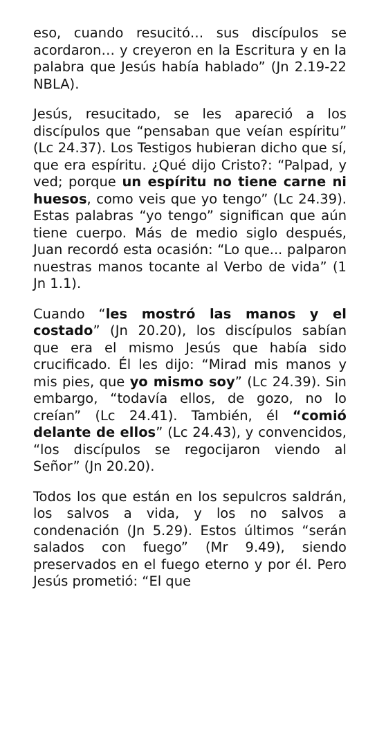eso, cuando resucitó… sus discípulos se acordaron… y creyeron en la Escritura y en la palabra que Jesús había hablado” (Jn 2.19-22 NBLA).
Jesús, resucitado, se les apareció a los discípulos que “pensaban que veían espíritu” (Lc 24.37). Los Testigos hubieran dicho que sí, que era espíritu. ¿Qué dijo Cristo?: “Palpad, y ved; porque un espíritu no tiene carne ni huesos, como veis que yo tengo” (Lc 24.39). Estas palabras “yo tengo” significan que aún tiene cuerpo. Más de medio siglo después, Juan recordó esta ocasión: “Lo que... palparon nuestras manos tocante al Verbo de vida” (1 Jn 1.1).
Cuando “les mostró las manos y el costado” (Jn 20.20), los discípulos sabían que era el mismo Jesús que había sido crucificado. Él les dijo: “Mirad mis manos y mis pies, que yo mismo soy” (Lc 24.39). Sin embargo, “todavía ellos, de gozo, no lo creían” (Lc 24.41). También, él “comió delante de ellos” (Lc 24.43), y convencidos, “los discípulos se regocijaron viendo al Señor” (Jn 20.20).
Todos los que están en los sepulcros saldrán, los salvos a vida, y los no salvos a condenación (Jn 5.29). Estos últimos “serán salados con fuego” (Mr 9.49), siendo preservados en el fuego eterno y por él. Pero Jesús prometió: “El que